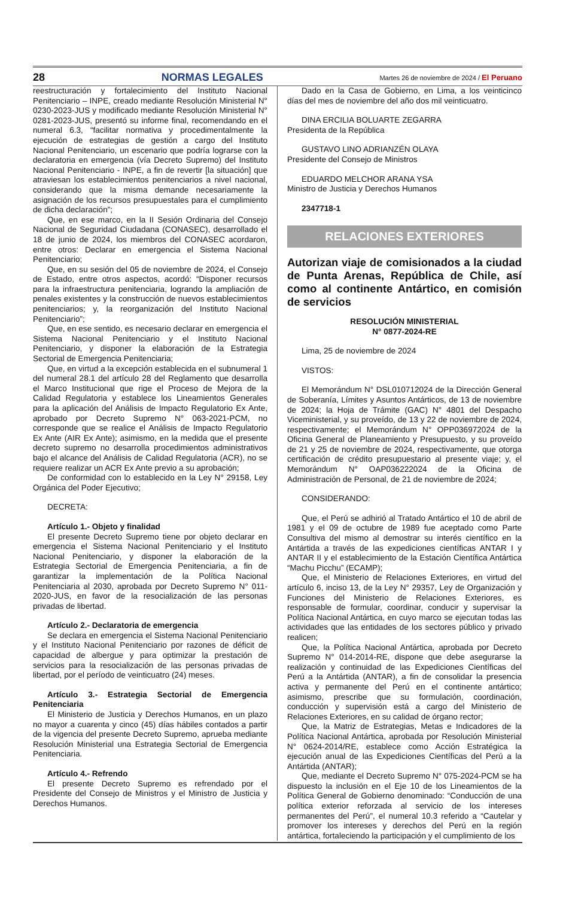28 NORMAS LEGALES Martes 26 de noviembre de 2024 / El Peruano
reestructuración y fortalecimiento del Instituto Nacional Penitenciario – INPE, creado mediante Resolución Ministerial N° 0230-2023-JUS y modificado mediante Resolución Ministerial N° 0281-2023-JUS, presentó su informe final, recomendando en el numeral 6.3, “facilitar normativa y procedimentalmente la ejecución de estrategias de gestión a cargo del Instituto Nacional Penitenciario, un escenario que podría lograrse con la declaratoria en emergencia (vía Decreto Supremo) del Instituto Nacional Penitenciario - INPE, a fin de revertir [la situación] que atraviesan los establecimientos penitenciarios a nivel nacional, considerando que la misma demande necesariamente la asignación de los recursos presupuestales para el cumplimiento de dicha declaración”;
Que, en ese marco, en la II Sesión Ordinaria del Consejo Nacional de Seguridad Ciudadana (CONASEC), desarrollado el 18 de junio de 2024, los miembros del CONASEC acordaron, entre otros: Declarar en emergencia el Sistema Nacional Penitenciario;
Que, en su sesión del 05 de noviembre de 2024, el Consejo de Estado, entre otros aspectos, acordó: “Disponer recursos para la infraestructura penitenciaria, logrando la ampliación de penales existentes y la construcción de nuevos establecimientos penitenciarios; y, la reorganización del Instituto Nacional Penitenciario”;
Que, en ese sentido, es necesario declarar en emergencia el Sistema Nacional Penitenciario y el Instituto Nacional Penitenciario, y disponer la elaboración de la Estrategia Sectorial de Emergencia Penitenciaria;
Que, en virtud a la excepción establecida en el subnumeral 1 del numeral 28.1 del artículo 28 del Reglamento que desarrolla el Marco Institucional que rige el Proceso de Mejora de la Calidad Regulatoria y establece los Lineamientos Generales para la aplicación del Análisis de Impacto Regulatorio Ex Ante, aprobado por Decreto Supremo N° 063-2021-PCM, no corresponde que se realice el Análisis de Impacto Regulatorio Ex Ante (AIR Ex Ante); asimismo, en la medida que el presente decreto supremo no desarrolla procedimientos administrativos bajo el alcance del Análisis de Calidad Regulatoria (ACR), no se requiere realizar un ACR Ex Ante previo a su aprobación;
De conformidad con lo establecido en la Ley N° 29158, Ley Orgánica del Poder Ejecutivo;
DECRETA:
Artículo 1.- Objeto y finalidad
El presente Decreto Supremo tiene por objeto declarar en emergencia el Sistema Nacional Penitenciario y el Instituto Nacional Penitenciario, y disponer la elaboración de la Estrategia Sectorial de Emergencia Penitenciaria, a fin de garantizar la implementación de la Política Nacional Penitenciaria al 2030, aprobada por Decreto Supremo N° 011-2020-JUS, en favor de la resocialización de las personas privadas de libertad.
Artículo 2.- Declaratoria de emergencia
Se declara en emergencia el Sistema Nacional Penitenciario y el Instituto Nacional Penitenciario por razones de déficit de capacidad de albergue y para optimizar la prestación de servicios para la resocialización de las personas privadas de libertad, por el período de veinticuatro (24) meses.
Artículo 3.- Estrategia Sectorial de Emergencia Penitenciaria
El Ministerio de Justicia y Derechos Humanos, en un plazo no mayor a cuarenta y cinco (45) días hábiles contados a partir de la vigencia del presente Decreto Supremo, aprueba mediante Resolución Ministerial una Estrategia Sectorial de Emergencia Penitenciaria.
Artículo 4.- Refrendo
El presente Decreto Supremo es refrendado por el Presidente del Consejo de Ministros y el Ministro de Justicia y Derechos Humanos.
Dado en la Casa de Gobierno, en Lima, a los veinticinco días del mes de noviembre del año dos mil veinticuatro.
DINA ERCILIA BOLUARTE ZEGARRA
Presidenta de la República
GUSTAVO LINO ADRIANZÉN OLAYA
Presidente del Consejo de Ministros
EDUARDO MELCHOR ARANA YSA
Ministro de Justicia y Derechos Humanos
2347718-1
RELACIONES EXTERIORES
Autorizan viaje de comisionados a la ciudad de Punta Arenas, República de Chile, así como al continente Antártico, en comisión de servicios
RESOLUCIÓN MINISTERIAL
N° 0877-2024-RE
Lima, 25 de noviembre de 2024
VISTOS:
El Memorándum N° DSL010712024 de la Dirección General de Soberanía, Límites y Asuntos Antárticos, de 13 de noviembre de 2024; la Hoja de Trámite (GAC) N° 4801 del Despacho Viceministerial, y su proveído, de 13 y 22 de noviembre de 2024, respectivamente; el Memorándum N° OPP036972024 de la Oficina General de Planeamiento y Presupuesto, y su proveído de 21 y 25 de noviembre de 2024, respectivamente, que otorga certificación de crédito presupuestario al presente viaje; y, el Memorándum N° OAP036222024 de la Oficina de Administración de Personal, de 21 de noviembre de 2024;
CONSIDERANDO:
Que, el Perú se adhirió al Tratado Antártico el 10 de abril de 1981 y el 09 de octubre de 1989 fue aceptado como Parte Consultiva del mismo al demostrar su interés científico en la Antártida a través de las expediciones científicas ANTAR I y ANTAR II y el establecimiento de la Estación Científica Antártica “Machu Picchu” (ECAMP);
Que, el Ministerio de Relaciones Exteriores, en virtud del artículo 6, inciso 13, de la Ley N° 29357, Ley de Organización y Funciones del Ministerio de Relaciones Exteriores, es responsable de formular, coordinar, conducir y supervisar la Política Nacional Antártica, en cuyo marco se ejecutan todas las actividades que las entidades de los sectores público y privado realicen;
Que, la Política Nacional Antártica, aprobada por Decreto Supremo N° 014-2014-RE, dispone que debe asegurarse la realización y continuidad de las Expediciones Científicas del Perú a la Antártida (ANTAR), a fin de consolidar la presencia activa y permanente del Perú en el continente antártico; asimismo, prescribe que su formulación, coordinación, conducción y supervisión está a cargo del Ministerio de Relaciones Exteriores, en su calidad de órgano rector;
Que, la Matriz de Estrategias, Metas e Indicadores de la Política Nacional Antártica, aprobada por Resolución Ministerial N° 0624-2014/RE, establece como Acción Estratégica la ejecución anual de las Expediciones Científicas del Perú a la Antártida (ANTAR);
Que, mediante el Decreto Supremo N° 075-2024-PCM se ha dispuesto la inclusión en el Eje 10 de los Lineamientos de la Política General de Gobierno denominado: “Conducción de una política exterior reforzada al servicio de los intereses permanentes del Perú”, el numeral 10.3 referido a “Cautelar y promover los intereses y derechos del Perú en la región antártica, fortaleciendo la participación y el cumplimiento de los